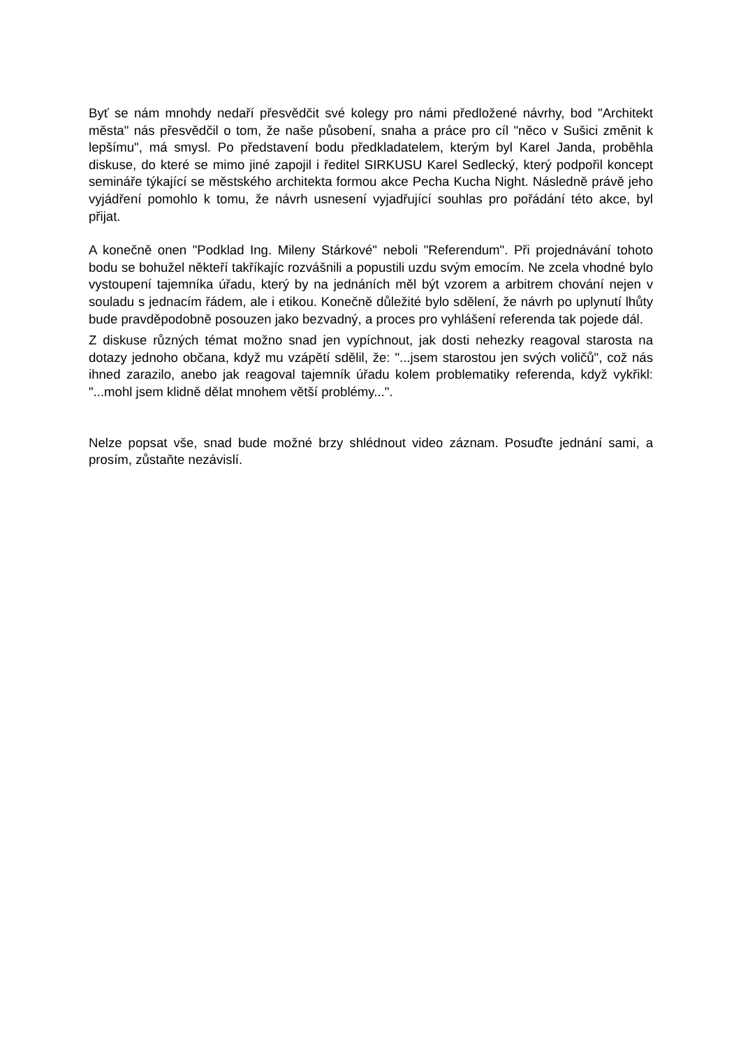Byť se nám mnohdy nedaří přesvědčit své kolegy pro námi předložené návrhy, bod "Architekt města" nás přesvědčil o tom, že naše působení, snaha a práce pro cíl "něco v Sušici změnit k lepšímu", má smysl. Po představení bodu předkladatelem, kterým byl Karel Janda, proběhla diskuse, do které se mimo jiné zapojil i ředitel SIRKUSU Karel Sedlecký, který podpořil koncept semináře týkající se městského architekta formou akce Pecha Kucha Night. Následně právě jeho vyjádření pomohlo k tomu, že návrh usnesení vyjadřující souhlas pro pořádání této akce, byl přijat.
A konečně onen "Podklad Ing. Mileny Stárkové" neboli "Referendum". Při projednávání tohoto bodu se bohužel někteří takříkajíc rozvášnili a popustili uzdu svým emocím. Ne zcela vhodné bylo vystoupení tajemníka úřadu, který by na jednáních měl být vzorem a arbitrem chování nejen v souladu s jednacím řádem, ale i etikou. Konečně důležité bylo sdělení, že návrh po uplynutí lhůty bude pravděpodobně posouzen jako bezvadný, a proces pro vyhlášení referenda tak pojede dál.
Z diskuse různých témat možno snad jen vypíchnout, jak dosti nehezky reagoval starosta na dotazy jednoho občana, když mu vzápětí sdělil, že: "...jsem starostou jen svých voličů", což nás ihned zarazilo, anebo jak reagoval tajemník úřadu kolem problematiky referenda, když vykřikl: "...mohl jsem klidně dělat mnohem větší problémy...".
Nelze popsat vše, snad bude možné brzy shlédnout video záznam. Posuďte jednání sami, a prosím, zůstaňte nezávislí.